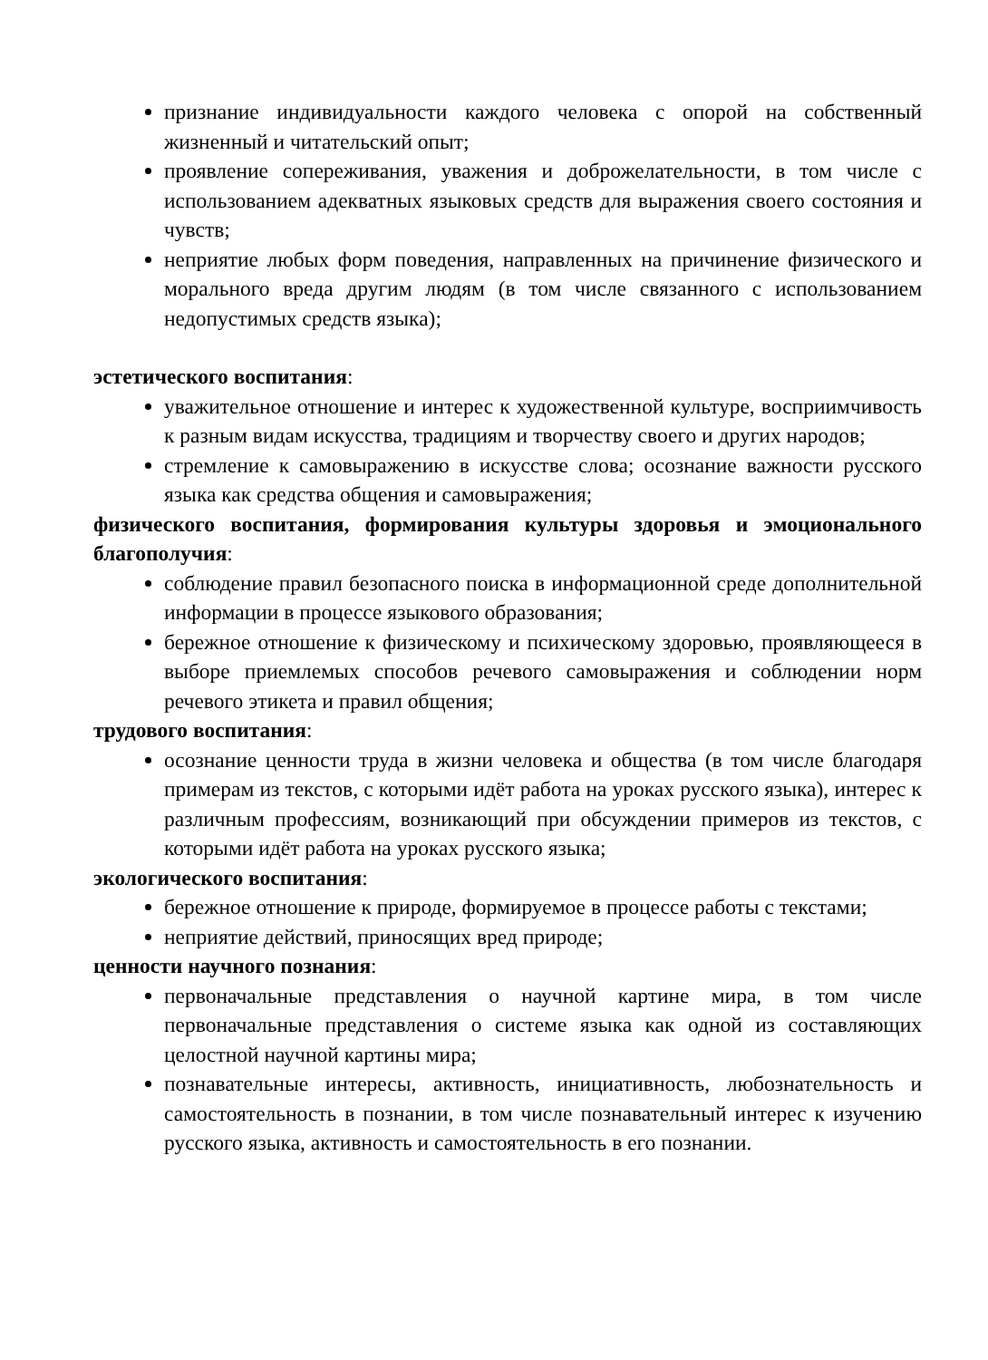признание индивидуальности каждого человека с опорой на собственный жизненный и читательский опыт;
проявление сопереживания, уважения и доброжелательности, в том числе с использованием адекватных языковых средств для выражения своего состояния и чувств;
неприятие любых форм поведения, направленных на причинение физического и морального вреда другим людям (в том числе связанного с использованием недопустимых средств языка);
эстетического воспитания:
уважительное отношение и интерес к художественной культуре, восприимчивость к разным видам искусства, традициям и творчеству своего и других народов;
стремление к самовыражению в искусстве слова; осознание важности русского языка как средства общения и самовыражения;
физического воспитания, формирования культуры здоровья и эмоционального благополучия:
соблюдение правил безопасного поиска в информационной среде дополнительной информации в процессе языкового образования;
бережное отношение к физическому и психическому здоровью, проявляющееся в выборе приемлемых способов речевого самовыражения и соблюдении норм речевого этикета и правил общения;
трудового воспитания:
осознание ценности труда в жизни человека и общества (в том числе благодаря примерам из текстов, с которыми идёт работа на уроках русского языка), интерес к различным профессиям, возникающий при обсуждении примеров из текстов, с которыми идёт работа на уроках русского языка;
экологического воспитания:
бережное отношение к природе, формируемое в процессе работы с текстами;
неприятие действий, приносящих вред природе;
ценности научного познания:
первоначальные представления о научной картине мира, в том числе первоначальные представления о системе языка как одной из составляющих целостной научной картины мира;
познавательные интересы, активность, инициативность, любознательность и самостоятельность в познании, в том числе познавательный интерес к изучению русского языка, активность и самостоятельность в его познании.